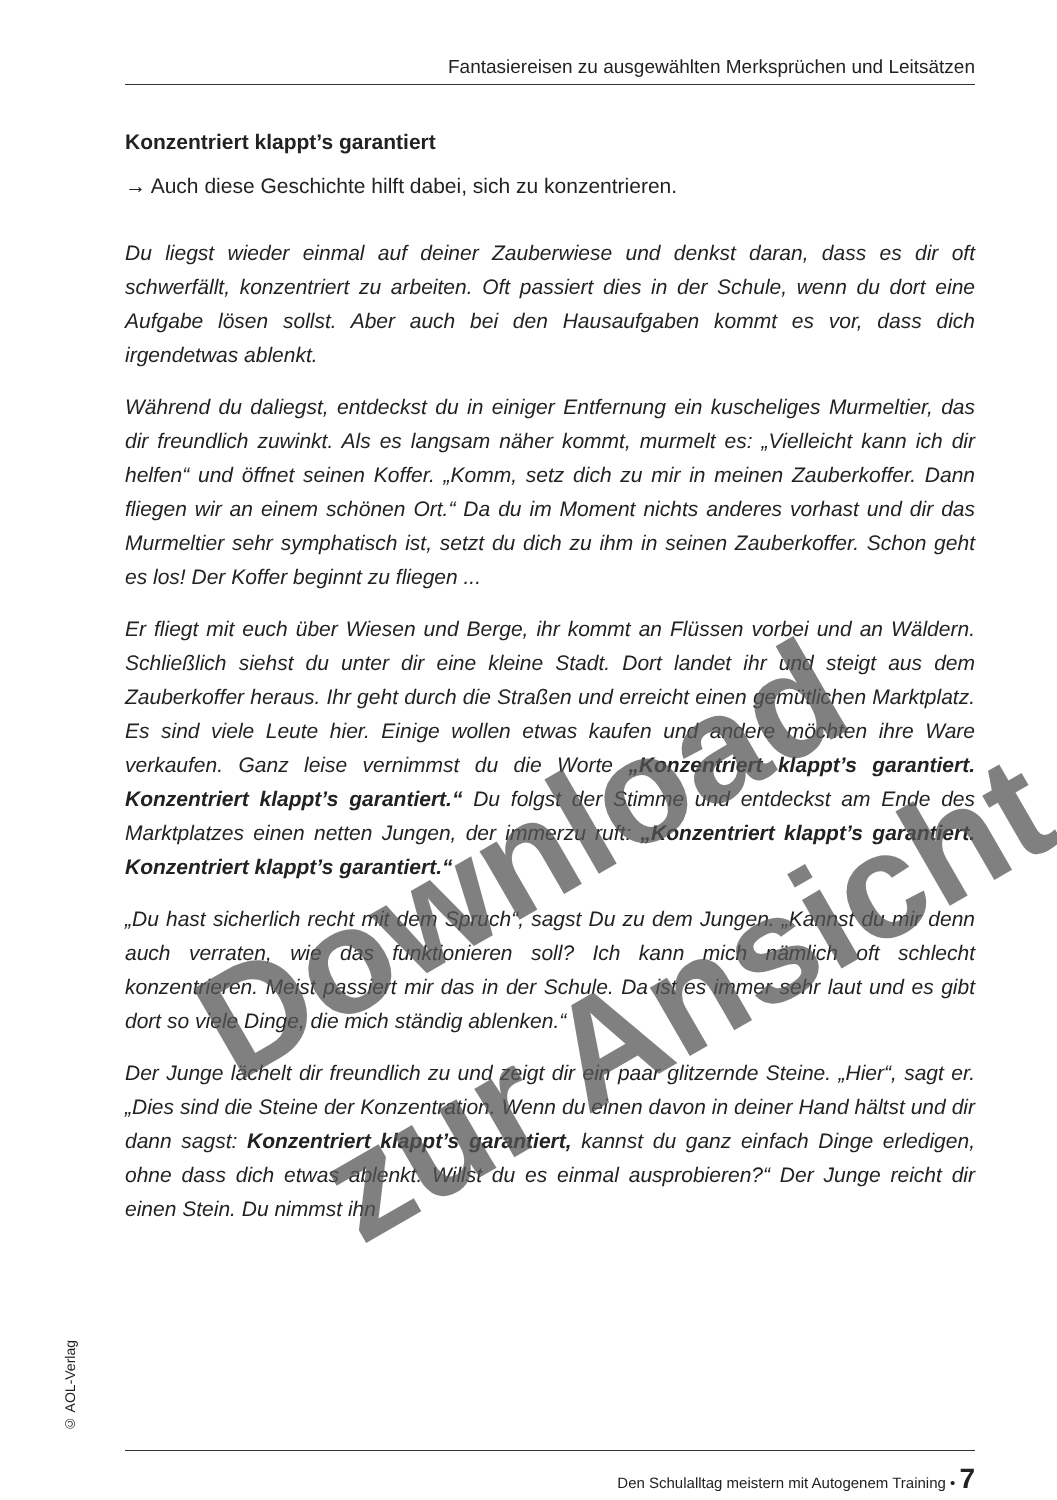Fantasiereisen zu ausgewählten Merksprüchen und Leitsätzen
Konzentriert klappt’s garantiert
→ Auch diese Geschichte hilft dabei, sich zu konzentrieren.
Du liegst wieder einmal auf deiner Zauberwiese und denkst daran, dass es dir oft schwerfällt, konzentriert zu arbeiten. Oft passiert dies in der Schule, wenn du dort eine Aufgabe lösen sollst. Aber auch bei den Hausaufgaben kommt es vor, dass dich irgendetwas ablenkt.
Während du daliegst, entdeckst du in einiger Entfernung ein kuscheliges Murmeltier, das dir freundlich zuwinkt. Als es langsam näher kommt, murmelt es: „Vielleicht kann ich dir helfen“ und öffnet seinen Koffer. „Komm, setz dich zu mir in meinen Zauberkoffer. Dann fliegen wir an einem schönen Ort.“ Da du im Moment nichts anderes vorhast und dir das Murmeltier sehr symphatisch ist, setzt du dich zu ihm in seinen Zauberkoffer. Schon geht es los! Der Koffer beginnt zu fliegen ...
Er fliegt mit euch über Wiesen und Berge, ihr kommt an Flüssen vorbei und an Wäldern. Schließlich siehst du unter dir eine kleine Stadt. Dort landet ihr und steigt aus dem Zauberkoffer heraus. Ihr geht durch die Straßen und erreicht einen gemütlichen Marktplatz. Es sind viele Leute hier. Einige wollen etwas kaufen und andere möchten ihre Ware verkaufen. Ganz leise vernimmst du die Worte „Konzentriert klappt’s garantiert. Konzentriert klappt’s garantiert.“ Du folgst der Stimme und entdeckst am Ende des Marktplatzes einen netten Jungen, der immerzu ruft: „Konzentriert klappt’s garantiert. Konzentriert klappt’s garantiert.“
„Du hast sicherlich recht mit dem Spruch“, sagst Du zu dem Jungen. „Kannst du mir denn auch verraten, wie das funktionieren soll? Ich kann mich nämlich oft schlecht konzentrieren. Meist passiert mir das in der Schule. Da ist es immer sehr laut und es gibt dort so viele Dinge, die mich ständig ablenken.“
Der Junge lächelt dir freundlich zu und zeigt dir ein paar glitzernde Steine. „Hier“, sagt er. „Dies sind die Steine der Konzentration. Wenn du einen davon in deiner Hand hältst und dir dann sagst: Konzentriert klappt’s garantiert, kannst du ganz einfach Dinge erledigen, ohne dass dich etwas ablenkt. Willst du es einmal ausprobieren?“ Der Junge reicht dir einen Stein. Du nimmst ihn
© AOL-Verlag
Den Schulalltag meistern mit Autogenem Training • 7
Download
zur Ansicht